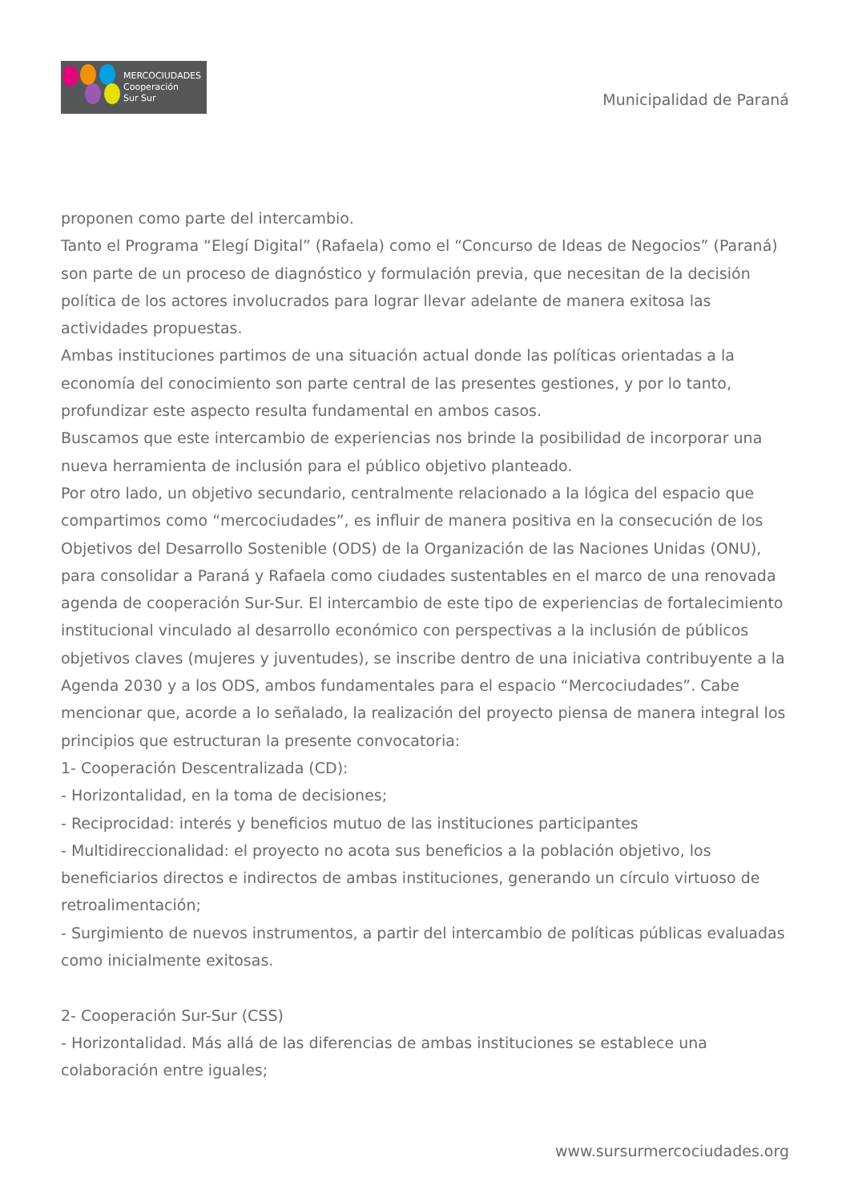MERCOCIUDADES
Cooperación
Sur Sur
Municipalidad de Paraná
proponen como parte del intercambio.
Tanto el Programa “Elegí Digital” (Rafaela) como el “Concurso de Ideas de Negocios” (Paraná) son parte de un proceso de diagnóstico y formulación previa, que necesitan de la decisión política de los actores involucrados para lograr llevar adelante de manera exitosa las actividades propuestas.
Ambas instituciones partimos de una situación actual donde las políticas orientadas a la economía del conocimiento son parte central de las presentes gestiones, y por lo tanto, profundizar este aspecto resulta fundamental en ambos casos.
Buscamos que este intercambio de experiencias nos brinde la posibilidad de incorporar una nueva herramienta de inclusión para el público objetivo planteado.
Por otro lado, un objetivo secundario, centralmente relacionado a la lógica del espacio que compartimos como “mercociudades”, es influir de manera positiva en la consecución de los Objetivos del Desarrollo Sostenible (ODS) de la Organización de las Naciones Unidas (ONU), para consolidar a Paraná y Rafaela como ciudades sustentables en el marco de una renovada agenda de cooperación Sur-Sur. El intercambio de este tipo de experiencias de fortalecimiento institucional vinculado al desarrollo económico con perspectivas a la inclusión de públicos objetivos claves (mujeres y juventudes), se inscribe dentro de una iniciativa contribuyente a la Agenda 2030 y a los ODS, ambos fundamentales para el espacio “Mercociudades”. Cabe mencionar que, acorde a lo señalado, la realización del proyecto piensa de manera integral los principios que estructuran la presente convocatoria:
1- Cooperación Descentralizada (CD):
- Horizontalidad, en la toma de decisiones;
- Reciprocidad: interés y beneficios mutuo de las instituciones participantes
- Multidireccionalidad: el proyecto no acota sus beneficios a la población objetivo, los beneficiarios directos e indirectos de ambas instituciones, generando un círculo virtuoso de retroalimentación;
- Surgimiento de nuevos instrumentos, a partir del intercambio de políticas públicas evaluadas como inicialmente exitosas.
2- Cooperación Sur-Sur (CSS)
- Horizontalidad. Más allá de las diferencias de ambas instituciones se establece una colaboración entre iguales;
www.sursurmercociudades.org